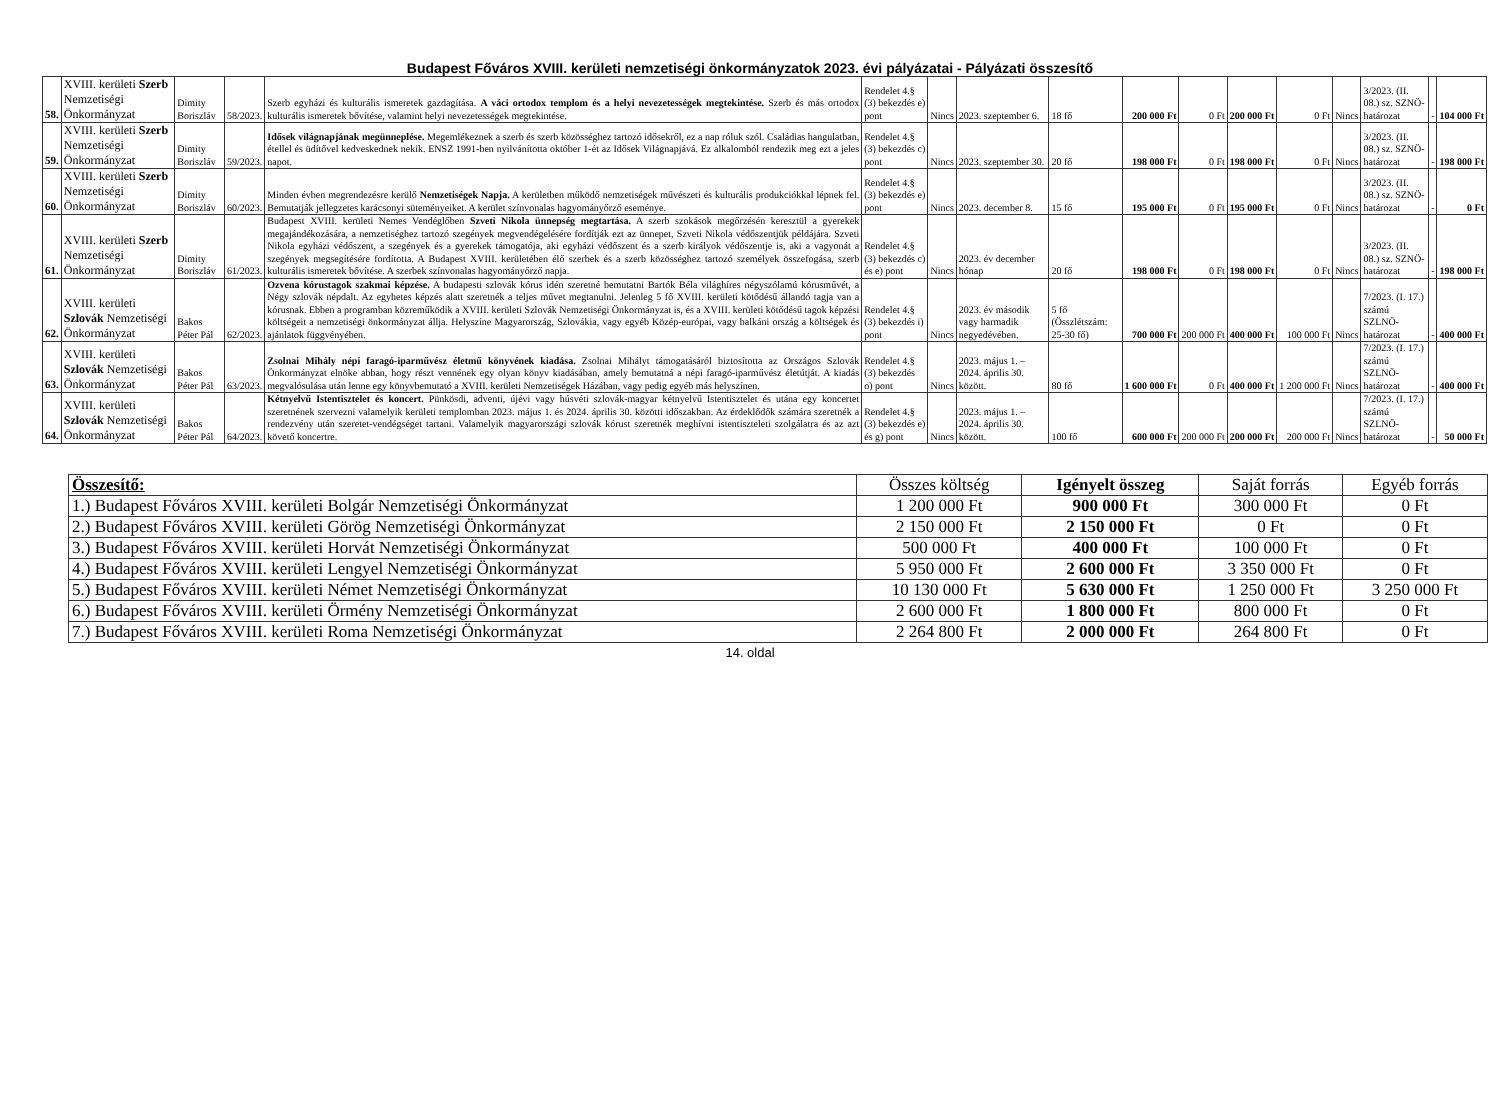Budapest Főváros XVIII. kerületi nemzetiségi önkormányzatok 2023. évi pályázatai - Pályázati összesítő
| 58. | XVIII. kerületi Szerb Nemzetiségi Önkormányzat | Dimity Boriszláv | 58/2023. | Szerb egyházi és kulturális ismeretek gazdagítása. A váci ortodox templom és a helyi nevezetességek megtekintése. Szerb és más ortodox kulturális ismeretek bővítése, valamint helyi nevezetességek megtekintése. | Rendelet 4.§ (3) bekezdés e) pont | Nincs | 2023. szeptember 6. | 18 fő | 200 000 Ft | 0 Ft | 200 000 Ft | 0 Ft | Nincs | 3/2023. (II. 08.) sz. SZNÖ-határozat | - | 104 000 Ft |
| 59. | XVIII. kerületi Szerb Nemzetiségi Önkormányzat | Dimity Boriszláv | 59/2023. | Idősek világnapjának megünneplése. Megemlékeznek a szerb és szerb közösséghez tartozó idősekről, ez a nap róluk szól. Családias hangulatban, étellel és üdítővel kedveskednek nekik. ENSZ 1991-ben nyilvánította október 1-ét az Idősek Világnapjává. Ez alkalomból rendezik meg ezt a jeles napot. | Rendelet 4.§ (3) bekezdés c) pont | Nincs | 2023. szeptember 30. | 20 fő | 198 000 Ft | 0 Ft | 198 000 Ft | 0 Ft | Nincs | 3/2023. (II. 08.) sz. SZNÖ-határozat | - | 198 000 Ft |
| 60. | XVIII. kerületi Szerb Nemzetiségi Önkormányzat | Dimity Boriszláv | 60/2023. | Minden évben megrendezésre kerülő Nemzetiségek Napja. A kerületben működő nemzetiségek művészeti és kulturális produkciókkal lépnek fel. Bemutatják jellegzetes karácsonyi süteményeiket. A kerület színvonalas hagyományőrző eseménye. | Rendelet 4.§ (3) bekezdés e) pont | Nincs | 2023. december 8. | 15 fő | 195 000 Ft | 0 Ft | 195 000 Ft | 0 Ft | Nincs | 3/2023. (II. 08.) sz. SZNÖ-határozat | - | 0 Ft |
| 61. | XVIII. kerületi Szerb Nemzetiségi Önkormányzat | Dimity Boriszláv | 61/2023. | Budapest XVIII. kerületi Nemes Vendéglőben Szveti Nikola ünnepség megtartása. A szerb szokások megőrzésén keresztül a gyerekek megajándékozására, a nemzetiséghez tartozó szegények megvendégelésére fordítják ezt az ünnepet, Szveti Nikola védőszentjük példájára. Szveti Nikola egyházi védőszent, a szegények és a gyerekek támogatója, aki egyházi védőszent és a szerb királyok védőszentje is, aki a vagyonát a szegények megsegítésére fordította. A Budapest XVIII. kerületében élő szerbek és a szerb közösséghez tartozó személyek összefogása, szerb kulturális ismeretek bővítése. A szerbek színvonalas hagyományőrző napja. | Rendelet 4.§ (3) bekezdés c) és e) pont | Nincs | 2023. év december hónap | 20 fő | 198 000 Ft | 0 Ft | 198 000 Ft | 0 Ft | Nincs | 3/2023. (II. 08.) sz. SZNÖ-határozat | - | 198 000 Ft |
| 62. | XVIII. kerületi Szlovák Nemzetiségi Önkormányzat | Bakos Péter Pál | 62/2023. | Ozvena kórustagok szakmai képzése. A budapesti szlovák kórus idén szeretné bemutatni Bartók Béla világhíres négyszólamú kórusművét, a Négy szlovák népdalt. Az egyhetes képzés alatt szeretnék a teljes művet megtanulni. Jelenleg 5 fő XVIII. kerületi kötődésű állandó tagja van a kórusnak. Ebben a programban közreműködik a XVIII. kerületi Szlovák Nemzetiségi Önkormányzat is, és a XVIII. kerületi kötődésű tagok képzési költségeit a nemzetiségi önkormányzat állja. Helyszíne Magyarország, Szlovákia, vagy egyéb Közép-európai, vagy balkáni ország a költségek és ajánlatok függvényében. | Rendelet 4.§ (3) bekezdés i) pont | Nincs | 2023. év második vagy harmadik negyedévében. | 5 fő (Összlétszám: 25-30 fő) | 700 000 Ft | 200 000 Ft | 400 000 Ft | 100 000 Ft | Nincs | 7/2023. (I. 17.) számú SZLNÖ-határozat | - | 400 000 Ft |
| 63. | XVIII. kerületi Szlovák Nemzetiségi Önkormányzat | Bakos Péter Pál | 63/2023. | Zsolnai Mihály népi faragó-iparművész életmű könyvének kiadása. Zsolnai Mihályt támogatásáról biztosította az Országos Szlovák Önkormányzat elnöke abban, hogy részt vennének egy olyan könyv kiadásában, amely bemutatná a népi faragó-iparművész életútját. A kiadás megvalósulása után lenne egy könyvbemutató a XVIII. kerületi Nemzetiségek Házában, vagy pedig egyéb más helyszínen. | Rendelet 4.§ (3) bekezdés o) pont | Nincs | 2023. május 1. – 2024. április 30. között. | 80 fő | 1 600 000 Ft | 0 Ft | 400 000 Ft | 1 200 000 Ft | Nincs | 7/2023. (I. 17.) számú SZLNÖ-határozat | - | 400 000 Ft |
| 64. | XVIII. kerületi Szlovák Nemzetiségi Önkormányzat | Bakos Péter Pál | 64/2023. | Kétnyelvű Istentisztelet és koncert. Pünkösdi, adventi, újévi vagy húsvéti szlovák-magyar kétnyelvű Istentisztelet és utána egy koncertet szeretnének szervezni valamelyik kerületi templomban 2023. május 1. és 2024. április 30. közötti időszakban. Az érdeklődők számára szeretnék a rendezvény után szeretet-vendégséget tartani. Valamelyik magyarországi szlovák kórust szeretnék meghívni istentiszteleti szolgálatra és az azt követő koncertre. | Rendelet 4.§ (3) bekezdés e) és g) pont | Nincs | 2023. május 1. – 2024. április 30. között. | 100 fő | 600 000 Ft | 200 000 Ft | 200 000 Ft | 200 000 Ft | Nincs | 7/2023. (I. 17.) számú SZLNÖ-határozat | - | 50 000 Ft |
| Összesítő: | Összes költség | Igényelt összeg | Saját forrás | Egyéb forrás |
| --- | --- | --- | --- | --- |
| 1.) Budapest Főváros XVIII. kerületi Bolgár Nemzetiségi Önkormányzat | 1 200 000 Ft | 900 000 Ft | 300 000 Ft | 0 Ft |
| 2.) Budapest Főváros XVIII. kerületi Görög Nemzetiségi Önkormányzat | 2 150 000 Ft | 2 150 000 Ft | 0 Ft | 0 Ft |
| 3.) Budapest Főváros XVIII. kerületi Horvát Nemzetiségi Önkormányzat | 500 000 Ft | 400 000 Ft | 100 000 Ft | 0 Ft |
| 4.) Budapest Főváros XVIII. kerületi Lengyel Nemzetiségi Önkormányzat | 5 950 000 Ft | 2 600 000 Ft | 3 350 000 Ft | 0 Ft |
| 5.) Budapest Főváros XVIII. kerületi Német Nemzetiségi Önkormányzat | 10 130 000 Ft | 5 630 000 Ft | 1 250 000 Ft | 3 250 000 Ft |
| 6.) Budapest Főváros XVIII. kerületi Örmény Nemzetiségi Önkormányzat | 2 600 000 Ft | 1 800 000 Ft | 800 000 Ft | 0 Ft |
| 7.) Budapest Főváros XVIII. kerületi Roma Nemzetiségi Önkormányzat | 2 264 800 Ft | 2 000 000 Ft | 264 800 Ft | 0 Ft |
14. oldal